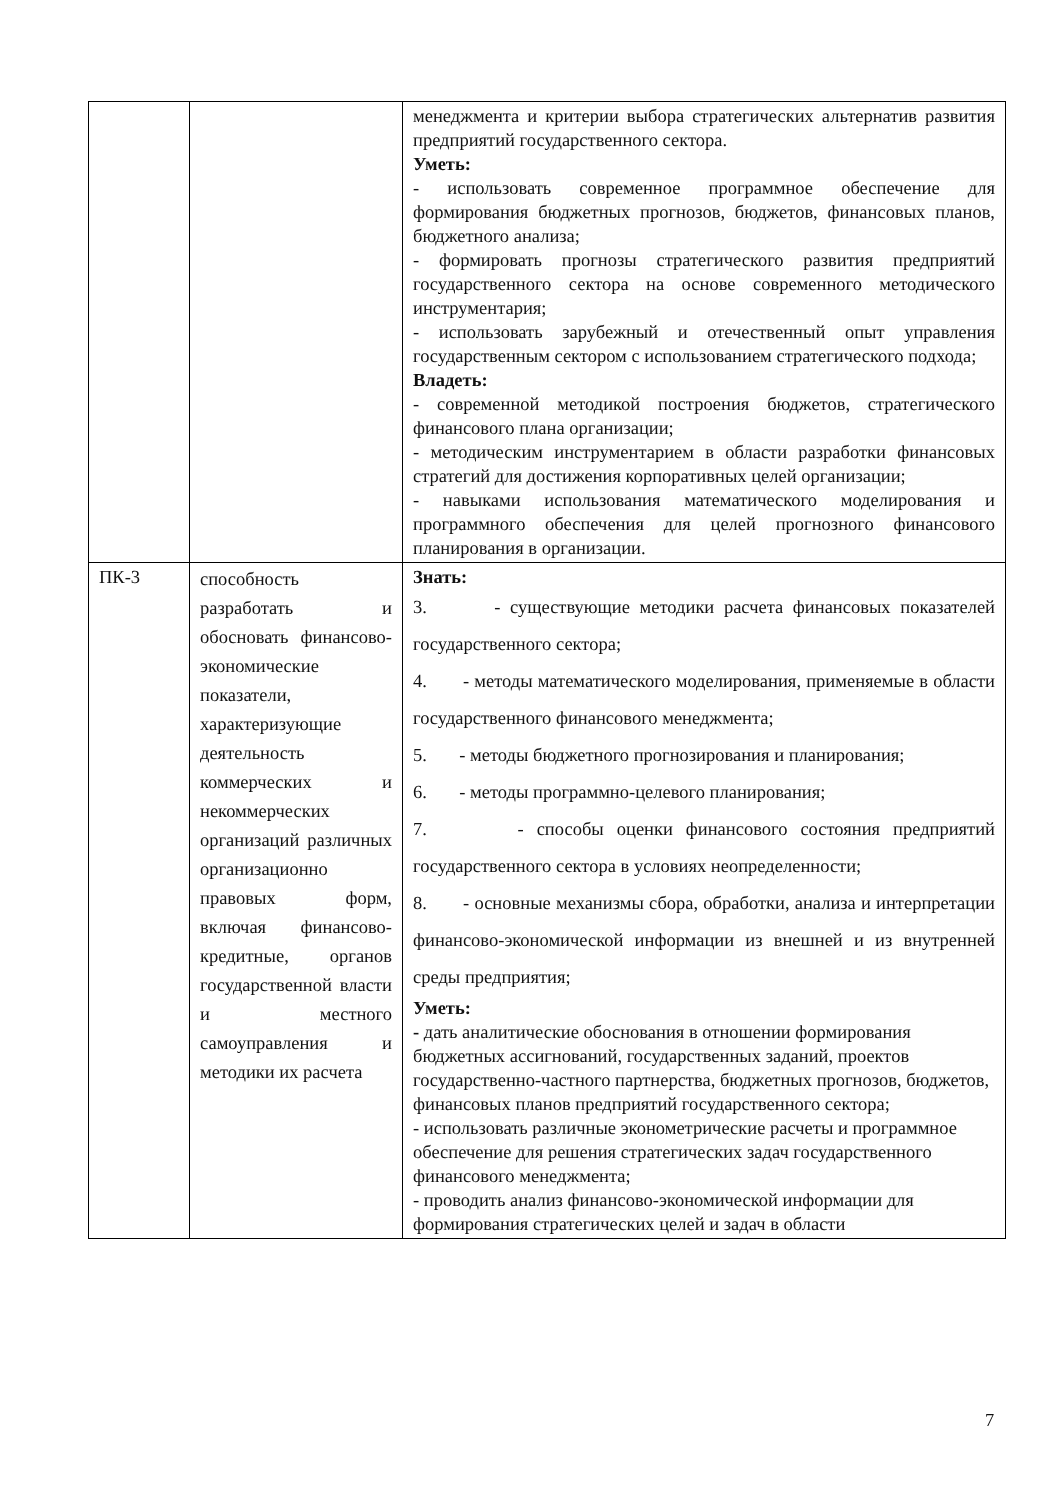| | | менеджмента и критерии выбора стратегических альтернатив развития предприятий государственного сектора. Уметь: - использовать современное программное обеспечение для формирования бюджетных прогнозов, бюджетов, финансовых планов, бюджетного анализа; - формировать прогнозы стратегического развития предприятий государственного сектора на основе современного методического инструментария; - использовать зарубежный и отечественный опыт управления государственным сектором с использованием стратегического подхода; Владеть: - современной методикой построения бюджетов, стратегического финансового плана организации; - методическим инструментарием в области разработки финансовых стратегий для достижения корпоративных целей организации; - навыками использования математического моделирования и программного обеспечения для целей прогнозного финансового планирования в организации. |
| ПК-3 | способность разработать и обосновать финансово-экономические показатели, характеризующие деятельность коммерческих и некоммерческих организаций различных организационно правовых форм, включая финансово-кредитные, органов государственной власти и местного самоуправления и методики их расчета | Знать: 3. - существующие методики расчета финансовых показателей государственного сектора; 4. - методы математического моделирования, применяемые в области государственного финансового менеджмента; 5. - методы бюджетного прогнозирования и планирования; 6. - методы программно-целевого планирования; 7. - способы оценки финансового состояния предприятий государственного сектора в условиях неопределенности; 8. - основные механизмы сбора, обработки, анализа и интерпретации финансово-экономической информации из внешней и из внутренней среды предприятия; Уметь: - дать аналитические обоснования в отношении формирования бюджетных ассигнований, государственных заданий, проектов государственно-частного партнерства, бюджетных прогнозов, бюджетов, финансовых планов предприятий государственного сектора; - использовать различные эконометрические расчеты и программное обеспечение для решения стратегических задач государственного финансового менеджмента; - проводить анализ финансово-экономической информации для формирования стратегических целей и задач в области |
7